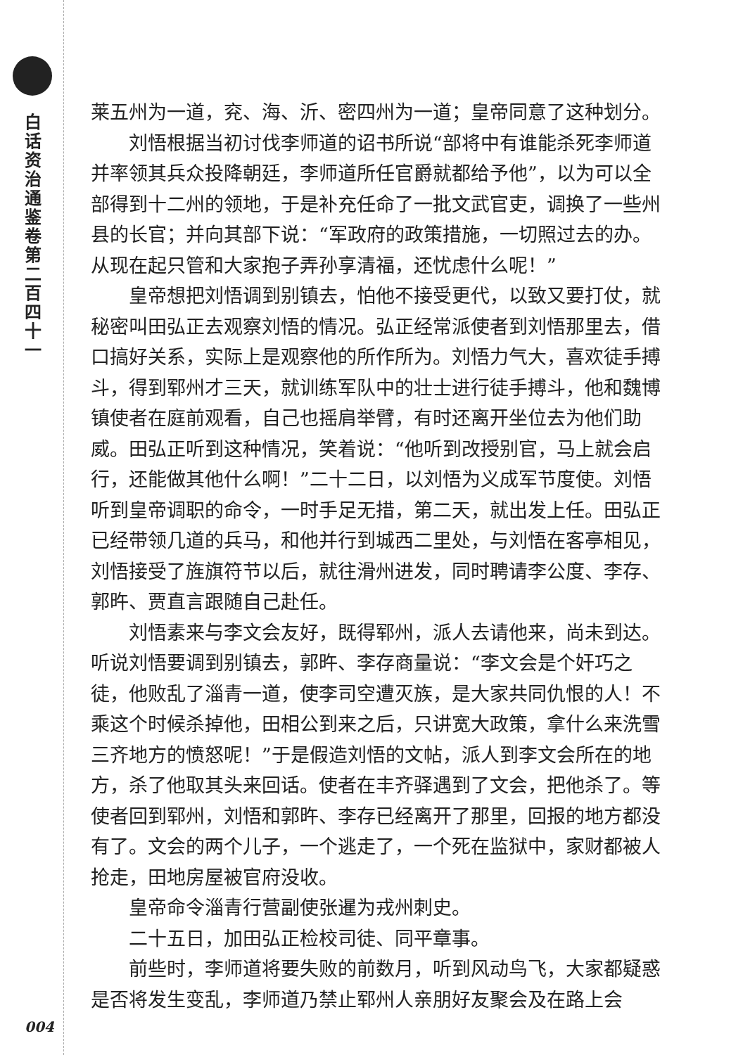白话资治通鉴卷第二百四十一
004
莱五州为一道，兖、海、沂、密四州为一道；皇帝同意了这种划分。
刘悟根据当初讨伐李师道的诏书所说“部将中有谁能杀死李师道并率领其兵众投降朝廷，李师道所任官爵就都给予他”，以为可以全部得到十二州的领地，于是补充任命了一批文武官吏，调换了一些州县的长官；并向其部下说：“军政府的政策措施，一切照过去的办。从现在起只管和大家抱子弄孙享清福，还忧虑什么呢！”
皇帝想把刘悟调到别镇去，怕他不接受更代，以致又要打仗，就秘密叫田弘正去观察刘悟的情况。弘正经常派使者到刘悟那里去，借口搞好关系，实际上是观察他的所作所为。刘悟力气大，喜欢徒手搏斗，得到郓州才三天，就训练军队中的壮士进行徒手搏斗，他和魏博镇使者在庭前观看，自己也摇肩举臂，有时还离开坐位去为他们助威。田弘正听到这种情况，笑着说：“他听到改授别官，马上就会启行，还能做其他什么啊！”二十二日，以刘悟为义成军节度使。刘悟听到皇帝调职的命令，一时手足无措，第二天，就出发上任。田弘正已经带领几道的兵马，和他并行到城西二里处，与刘悟在客亭相见，刘悟接受了旌旗符节以后，就往滑州进发，同时聘请李公度、李存、郭旿、贾直言跟随自己赴任。
刘悟素来与李文会友好，既得郓州，派人去请他来，尚未到达。听说刘悟要调到别镇去，郭旿、李存商量说：“李文会是个奸巧之徒，他败乱了淄青一道，使李司空遭灭族，是大家共同仇恨的人！不乘这个时候杀掉他，田相公到来之后，只讲宽大政策，拿什么来洗雪三齐地方的愤怒呢！”于是假造刘悟的文帖，派人到李文会所在的地方，杀了他取其头来回话。使者在丰齐驿遇到了文会，把他杀了。等使者回到郓州，刘悟和郭旿、李存已经离开了那里，回报的地方都没有了。文会的两个儿子，一个逃走了，一个死在监狱中，家财都被人抢走，田地房屋被官府没收。
皇帝命令淄青行营副使张暹为戎州刺史。
二十五日，加田弘正检校司徒、同平章事。
前些时，李师道将要失败的前数月，听到风动鸟飞，大家都疑惑是否将发生变乱，李师道乃禁止郓州人亲朋好友聚会及在路上会